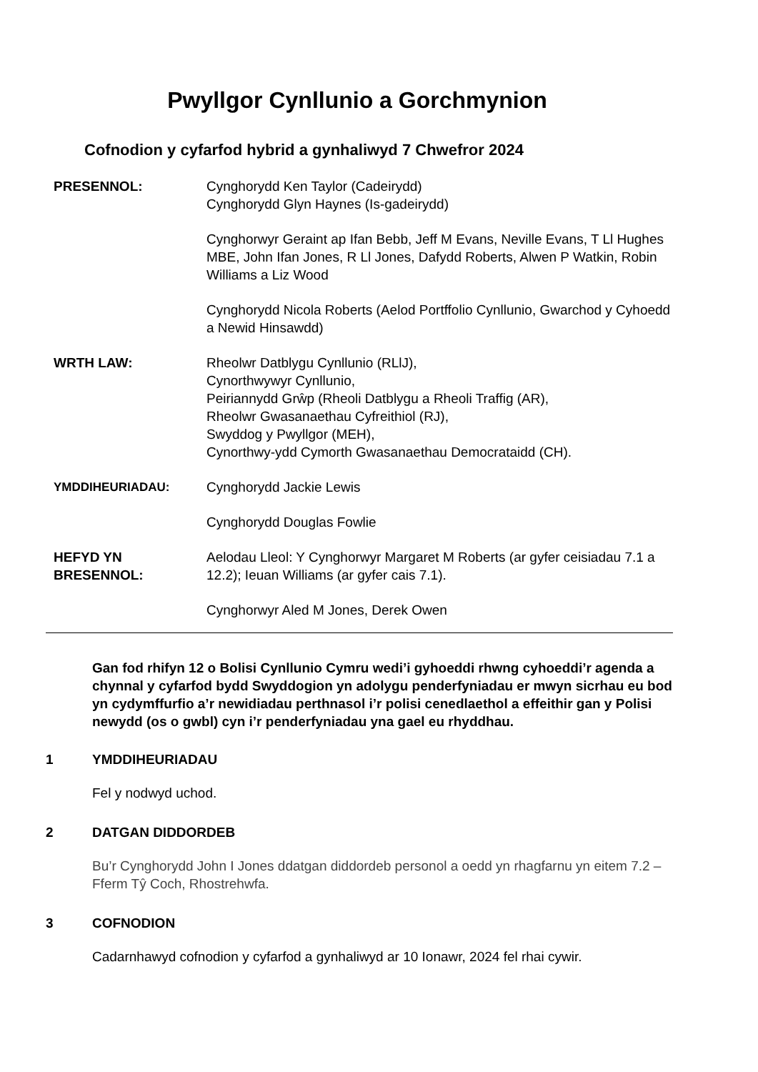Pwyllgor Cynllunio a Gorchmynion
Cofnodion y cyfarfod hybrid a gynhaliwyd 7 Chwefror 2024
PRESENNOL: Cynghorydd Ken Taylor (Cadeirydd)
Cynghorydd Glyn Haynes (Is-gadeirydd)
Cynghorwyr Geraint ap Ifan Bebb, Jeff M Evans, Neville Evans, T Ll Hughes MBE, John Ifan Jones, R Ll Jones, Dafydd Roberts, Alwen P Watkin, Robin Williams a Liz Wood
Cynghorydd Nicola Roberts (Aelod Portffolio Cynllunio, Gwarchod y Cyhoedd a Newid Hinsawdd)
WRTH LAW: Rheolwr Datblygu Cynllunio (RLlJ),
Cynorthwywyr Cynllunio,
Peiriannydd Grŵp (Rheoli Datblygu a Rheoli Traffig (AR),
Rheolwr Gwasanaethau Cyfreithiol (RJ),
Swyddog y Pwyllgor (MEH),
Cynorthwy-ydd Cymorth Gwasanaethau Democrataidd (CH).
YMDDIHEURIADAU: Cynghorydd Jackie Lewis
Cynghorydd Douglas Fowlie
HEFYD YN BRESENNOL:
Aelodau Lleol: Y Cynghorwyr Margaret M Roberts (ar gyfer ceisiadau 7.1 a 12.2); Ieuan Williams (ar gyfer cais 7.1).
Cynghorwyr Aled M Jones, Derek Owen
Gan fod rhifyn 12 o Bolisi Cynllunio Cymru wedi’i gyhoeddi rhwng cyhoeddi’r agenda a chynnal y cyfarfod bydd Swyddogion yn adolygu penderfyniadau er mwyn sicrhau eu bod yn cydymffurfio a’r newidiadau perthnasol i’r polisi cenedlaethol a effeithir gan y Polisi newydd (os o gwbl) cyn i’r penderfyniadau yna gael eu rhyddhau.
1 YMDDIHEURIADAU
Fel y nodwyd uchod.
2 DATGAN DIDDORDEB
Bu’r Cynghorydd John I Jones ddatgan diddordeb personol a oedd yn rhagfarnu yn eitem 7.2 – Fferm Tŷ Coch, Rhostrehwfa.
3 COFNODION
Cadarnhawyd cofnodion y cyfarfod a gynhaliwyd ar 10 Ionawr, 2024 fel rhai cywir.